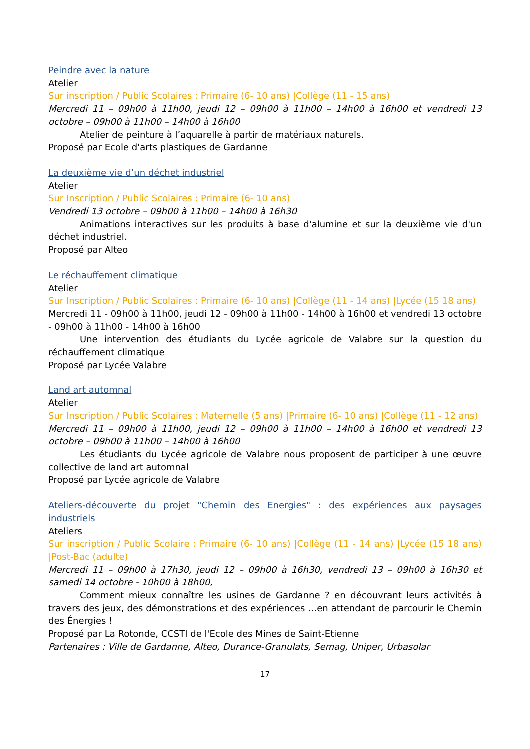Peindre avec la nature
Atelier
Sur inscription / Public Scolaires : Primaire (6- 10 ans) |Collège (11 - 15 ans)
Mercredi 11 – 09h00 à 11h00, jeudi 12 – 09h00 à 11h00 – 14h00 à 16h00 et vendredi 13 octobre – 09h00 à 11h00 – 14h00 à 16h00
Atelier de peinture à l’aquarelle à partir de matériaux naturels.
Proposé par Ecole d'arts plastiques de Gardanne
La deuxième vie d’un déchet industriel
Atelier
Sur Inscription / Public Scolaires : Primaire (6- 10 ans)
Vendredi 13 octobre – 09h00 à 11h00 – 14h00 à 16h30
Animations interactives sur les produits à base d'alumine et sur la deuxième vie d'un déchet industriel.
Proposé par Alteo
Le réchauffement climatique
Atelier
Sur Inscription / Public Scolaires : Primaire (6- 10 ans) |Collège (11 - 14 ans) |Lycée (15 18 ans)
Mercredi 11 - 09h00 à 11h00, jeudi 12 - 09h00 à 11h00 - 14h00 à 16h00 et vendredi 13 octobre - 09h00 à 11h00 - 14h00 à 16h00
Une intervention des étudiants du Lycée agricole de Valabre sur la question du réchauffement climatique
Proposé par Lycée Valabre
Land art automnal
Atelier
Sur Inscription / Public Scolaires : Maternelle (5 ans) |Primaire (6- 10 ans) |Collège (11 - 12 ans)
Mercredi 11 – 09h00 à 11h00, jeudi 12 – 09h00 à 11h00 – 14h00 à 16h00 et vendredi 13 octobre – 09h00 à 11h00 – 14h00 à 16h00
Les étudiants du Lycée agricole de Valabre nous proposent de participer à une œuvre collective de land art automnal
Proposé par Lycée agricole de Valabre
Ateliers-découverte du projet "Chemin des Energies" : des expériences aux paysages industriels
Ateliers
Sur inscription / Public Scolaire : Primaire (6- 10 ans) |Collège (11 - 14 ans) |Lycée (15 18 ans) |Post-Bac (adulte)
Mercredi 11 – 09h00 à 17h30, jeudi 12 – 09h00 à 16h30, vendredi 13 – 09h00 à 16h30 et samedi 14 octobre - 10h00 à 18h00,
Comment mieux connaître les usines de Gardanne ? en découvrant leurs activités à travers des jeux, des démonstrations et des expériences …en attendant de parcourir le Chemin des Énergies !
Proposé par La Rotonde, CCSTI de l'Ecole des Mines de Saint-Etienne
Partenaires : Ville de Gardanne, Alteo, Durance-Granulats, Semag, Uniper, Urbasolar
17